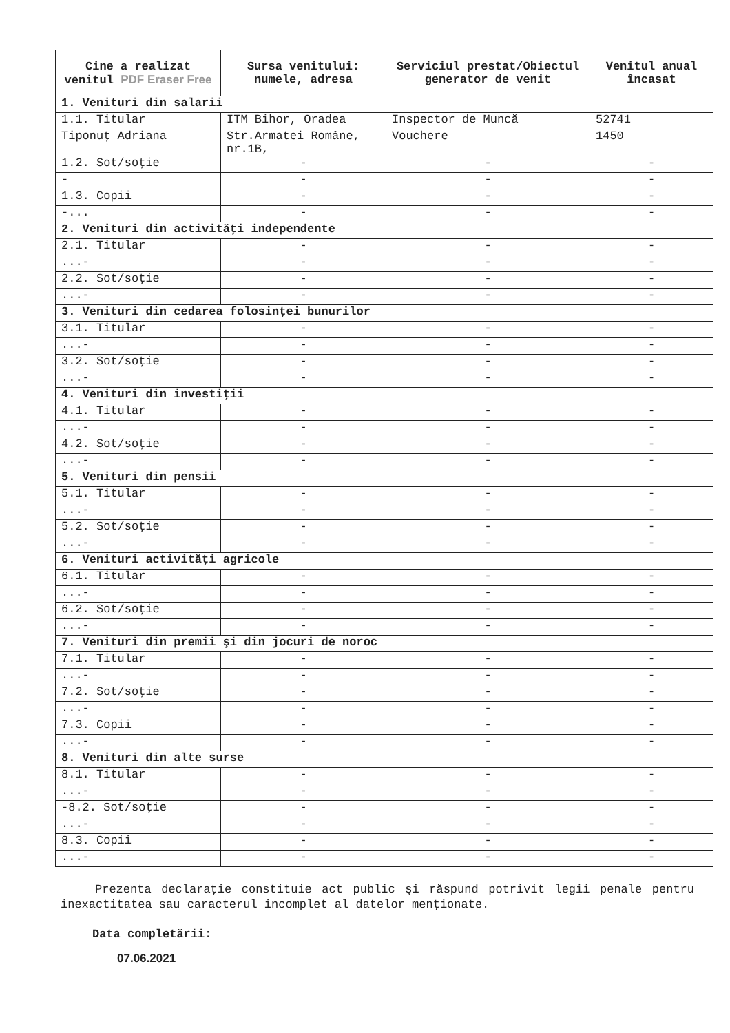| Cine a realizat venitul PDF Eraser Free | Sursa venitului: numele, adresa | Serviciul prestat/Obiectul generator de venit | Venitul anual încasat |
| --- | --- | --- | --- |
| 1. Venituri din salarii | | | |
| 1.1. Titular | ITM Bihor, Oradea | Inspector de Muncă | 52741 |
| Tiponuţ Adriana | Str.Armatei Române, nr.1B, | Vouchere | 1450 |
| 1.2. Sot/soţie | - | - | - |
| - | - | - | - |
| 1.3. Copii | - | - | - |
| -... | - | - | - |
| 2. Venituri din activităţi independente | | | |
| 2.1. Titular | - | - | - |
| ...- | - | - | - |
| 2.2. Sot/soţie | - | - | - |
| ...- | - | - | - |
| 3. Venituri din cedarea folosinţei bunurilor | | | |
| 3.1. Titular | - | - | - |
| ...- | - | - | - |
| 3.2. Sot/soţie | - | - | - |
| ...- | - | - | - |
| 4. Venituri din investiţii | | | |
| 4.1. Titular | - | - | - |
| ...- | - | - | - |
| 4.2. Sot/soţie | - | - | - |
| ...- | - | - | - |
| 5. Venituri din pensii | | | |
| 5.1. Titular | - | - | - |
| ...- | - | - | - |
| 5.2. Sot/soţie | - | - | - |
| ...- | - | - | - |
| 6. Venituri activităţi agricole | | | |
| 6.1. Titular | - | - | - |
| ...- | - | - | - |
| 6.2. Sot/soţie | - | - | - |
| ...- | - | - | - |
| 7. Venituri din premii şi din jocuri de noroc | | | |
| 7.1. Titular | - | - | - |
| ...- | - | - | - |
| 7.2. Sot/soţie | - | - | - |
| ...- | - | - | - |
| 7.3. Copii | - | - | - |
| ...- | - | - | - |
| 8. Venituri din alte surse | | | |
| 8.1. Titular | - | - | - |
| ...- | - | - | - |
| -8.2. Sot/soţie | - | - | - |
| ...- | - | - | - |
| 8.3. Copii | - | - | - |
| ...- | - | - | - |
Prezenta declaraţie constituie act public şi răspund potrivit legii penale pentru inexactitatea sau caracterul incomplet al datelor menţionate.
Data completării:
07.06.2021